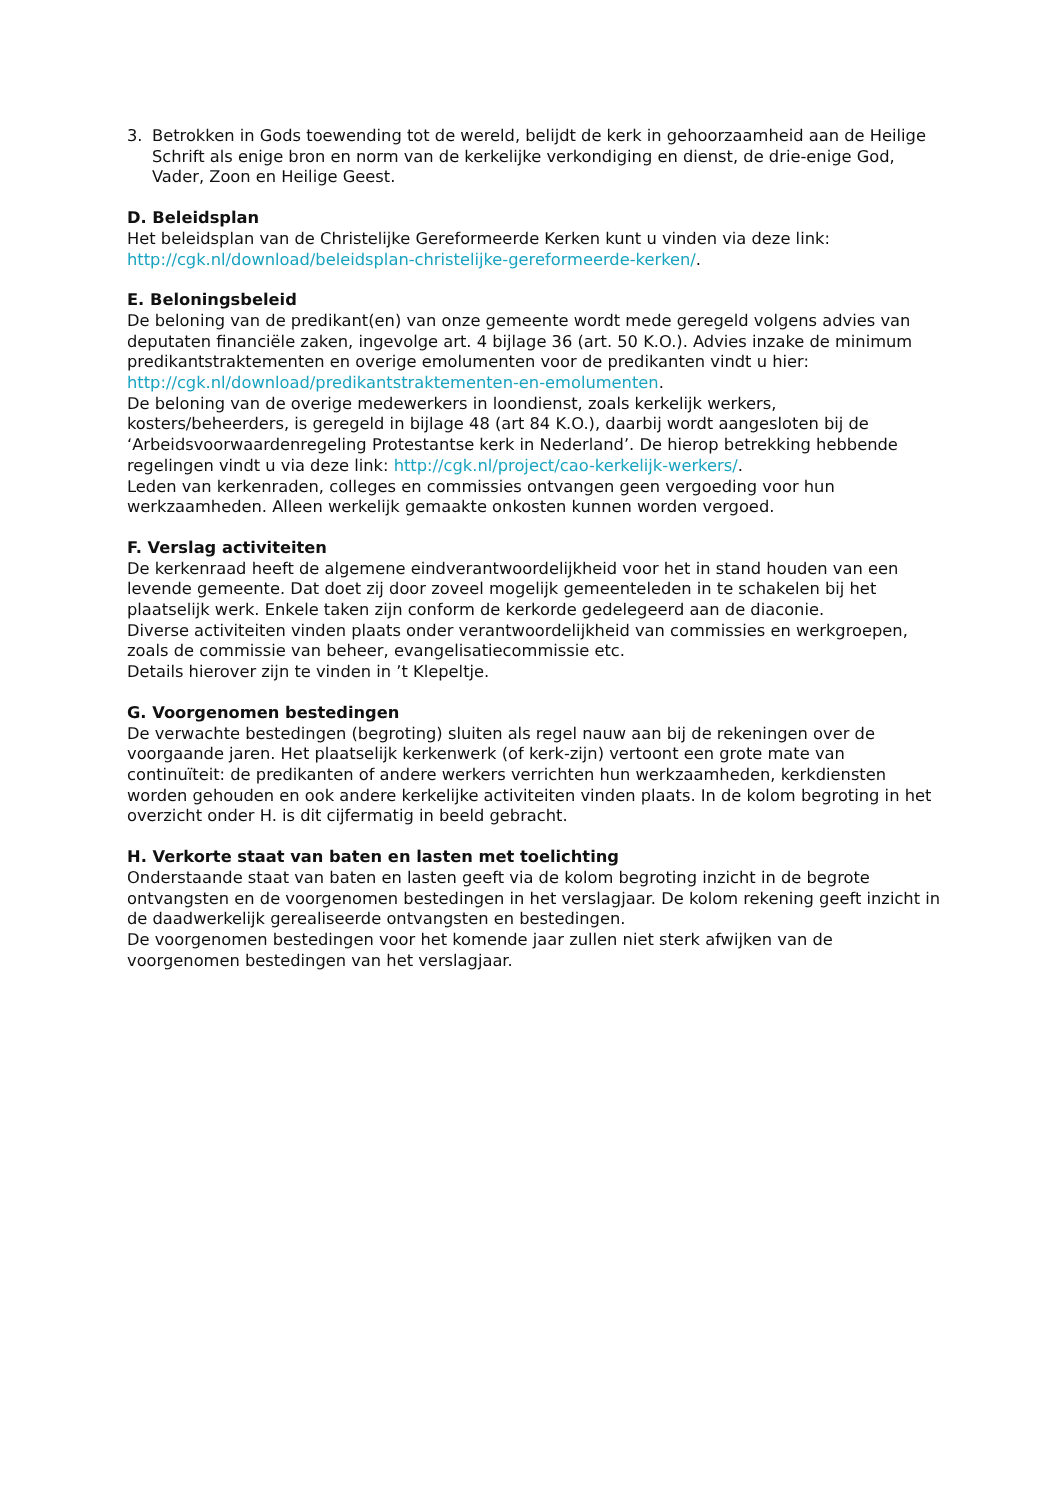3. Betrokken in Gods toewending tot de wereld, belijdt de kerk in gehoorzaamheid aan de Heilige Schrift als enige bron en norm van de kerkelijke verkondiging en dienst, de drie-enige God, Vader, Zoon en Heilige Geest.
D. Beleidsplan
Het beleidsplan van de Christelijke Gereformeerde Kerken kunt u vinden via deze link: http://cgk.nl/download/beleidsplan-christelijke-gereformeerde-kerken/.
E. Beloningsbeleid
De beloning van de predikant(en) van onze gemeente wordt mede geregeld volgens advies van deputaten financiële zaken, ingevolge art. 4 bijlage 36 (art. 50 K.O.). Advies inzake de minimum predikantstraktementen en overige emolumenten voor de predikanten vindt u hier: http://cgk.nl/download/predikantstraktementen-en-emolumenten.
De beloning van de overige medewerkers in loondienst, zoals kerkelijk werkers, kosters/beheerders, is geregeld in bijlage 48 (art 84 K.O.), daarbij wordt aangesloten bij de ‘Arbeidsvoorwaardenregeling Protestantse kerk in Nederland’. De hierop betrekking hebbende regelingen vindt u via deze link: http://cgk.nl/project/cao-kerkelijk-werkers/.
Leden van kerkenraden, colleges en commissies ontvangen geen vergoeding voor hun werkzaamheden. Alleen werkelijk gemaakte onkosten kunnen worden vergoed.
F. Verslag activiteiten
De kerkenraad heeft de algemene eindverantwoordelijkheid voor het in stand houden van een levende gemeente. Dat doet zij door zoveel mogelijk gemeenteleden in te schakelen bij het plaatselijk werk. Enkele taken zijn conform de kerkorde gedelegeerd aan de diaconie.
Diverse activiteiten vinden plaats onder verantwoordelijkheid van commissies en werkgroepen, zoals de commissie van beheer, evangelisatiecommissie etc.
Details hierover zijn te vinden in ’t Klepeltje.
G. Voorgenomen bestedingen
De verwachte bestedingen (begroting) sluiten als regel nauw aan bij de rekeningen over de voorgaande jaren. Het plaatselijk kerkenwerk (of kerk-zijn) vertoont een grote mate van continuïteit: de predikanten of andere werkers verrichten hun werkzaamheden, kerkdiensten worden gehouden en ook andere kerkelijke activiteiten vinden plaats. In de kolom begroting in het overzicht onder H. is dit cijfermatig in beeld gebracht.
H. Verkorte staat van baten en lasten met toelichting
Onderstaande staat van baten en lasten geeft via de kolom begroting inzicht in de begrote ontvangsten en de voorgenomen bestedingen in het verslagjaar. De kolom rekening geeft inzicht in de daadwerkelijk gerealiseerde ontvangsten en bestedingen.
De voorgenomen bestedingen voor het komende jaar zullen niet sterk afwijken van de voorgenomen bestedingen van het verslagjaar.